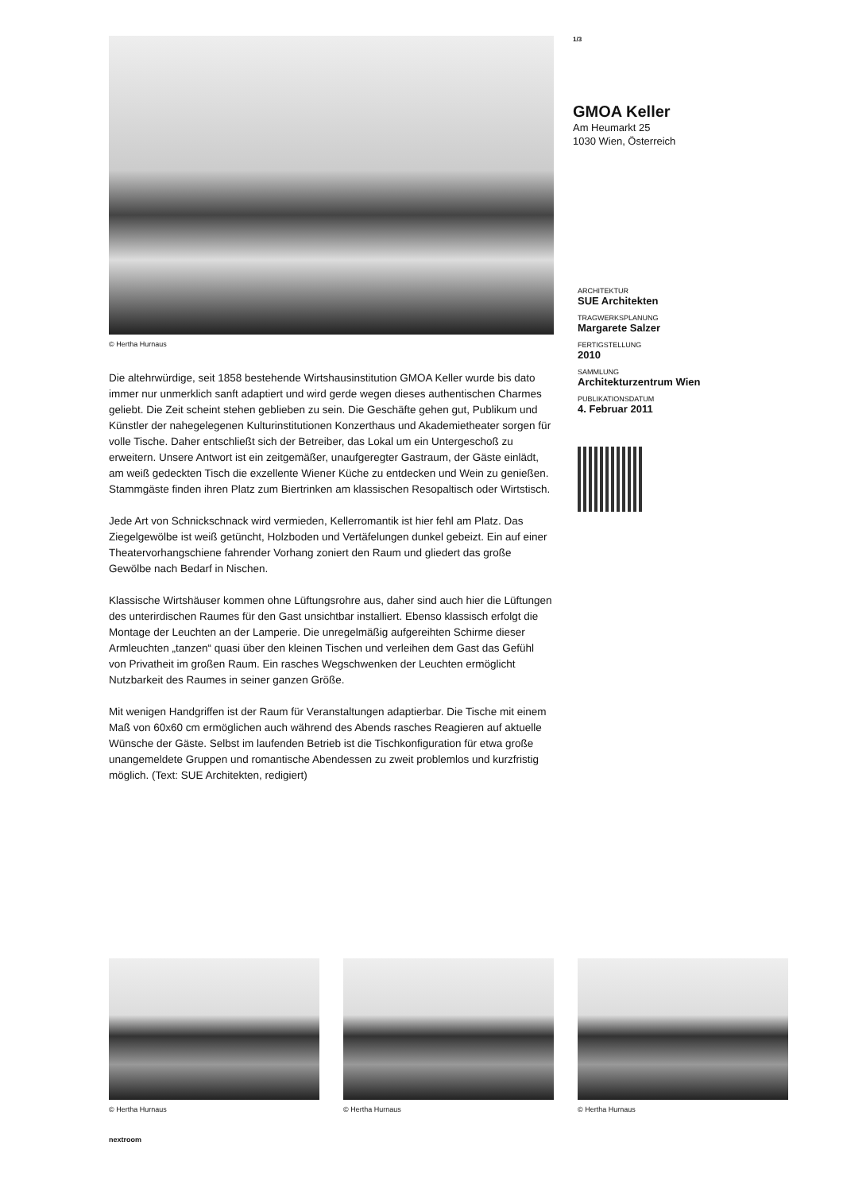© Hertha Hurnaus
Die altehrwürdige, seit 1858 bestehende Wirtshausinstitution GMOA Keller wurde bis dato immer nur unmerklich sanft adaptiert und wird gerde wegen dieses authentischen Charmes geliebt. Die Zeit scheint stehen geblieben zu sein. Die Geschäfte gehen gut, Publikum und Künstler der nahegelegenen Kulturinstitutionen Konzerthaus und Akademietheater sorgen für volle Tische. Daher entschließt sich der Betreiber, das Lokal um ein Untergeschoß zu erweitern. Unsere Antwort ist ein zeitgemäßer, unaufgeregter Gastraum, der Gäste einlädt, am weiß gedeckten Tisch die exzellente Wiener Küche zu entdecken und Wein zu genießen. Stammgäste finden ihren Platz zum Biertrinken am klassischen Resopaltisch oder Wirtstisch.
Jede Art von Schnickschnack wird vermieden, Kellerromantik ist hier fehl am Platz. Das Ziegelgewölbe ist weiß getüncht, Holzboden und Vertäfelungen dunkel gebeizt. Ein auf einer Theatervorhangschiene fahrender Vorhang zoniert den Raum und gliedert das große Gewölbe nach Bedarf in Nischen.
Klassische Wirtshäuser kommen ohne Lüftungsrohre aus, daher sind auch hier die Lüftungen des unterirdischen Raumes für den Gast unsichtbar installiert. Ebenso klassisch erfolgt die Montage der Leuchten an der Lamperie. Die unregelmäßig aufgereihten Schirme dieser Armleuchten „tanzen“ quasi über den kleinen Tischen und verleihen dem Gast das Gefühl von Privatheit im großen Raum. Ein rasches Wegschwenken der Leuchten ermöglicht Nutzbarkeit des Raumes in seiner ganzen Größe.
Mit wenigen Handgriffen ist der Raum für Veranstaltungen adaptierbar. Die Tische mit einem Maß von 60x60 cm ermöglichen auch während des Abends rasches Reagieren auf aktuelle Wünsche der Gäste. Selbst im laufenden Betrieb ist die Tischkonfiguration für etwa große unangemeldete Gruppen und romantische Abendessen zu zweit problemlos und kurzfristig möglich. (Text: SUE Architekten, redigiert)
1/3
GMOA Keller
Am Heumarkt 25
1030 Wien, Österreich
ARCHITEKTUR
SUE Architekten
TRAGWERKSPLANUNG
Margarete Salzer
FERTIGSTELLUNG
2010
SAMMLUNG
Architekturzentrum Wien
PUBLIKATIONSDATUM
4. Februar 2011
© Hertha Hurnaus © Hertha Hurnaus © Hertha Hurnaus
nextroom